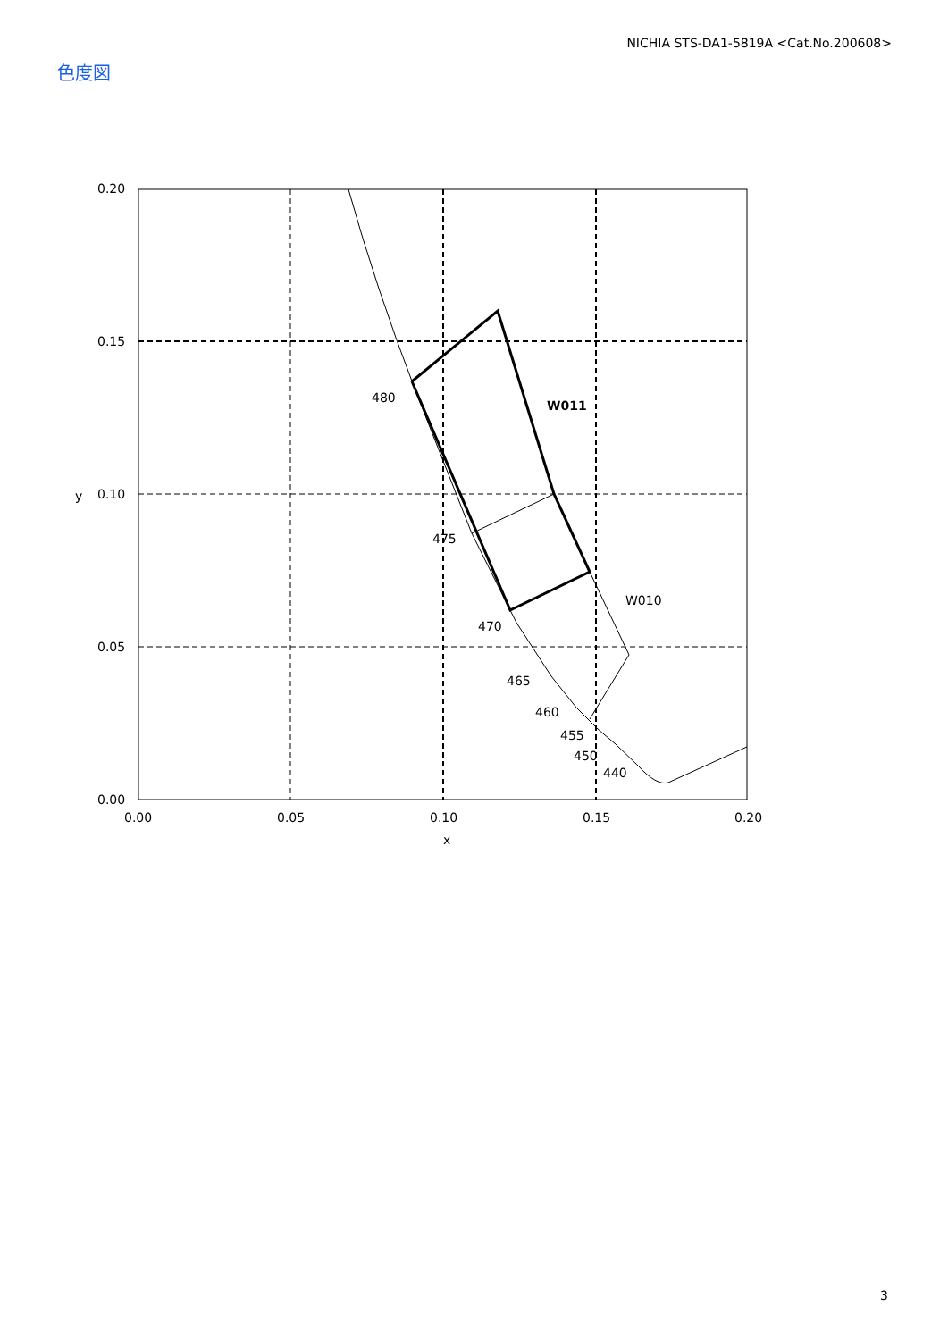NICHIA STS-DA1-5819A <Cat.No.200608>
色度図
0.20
0.15
0.10
0.05
0.00
0.00
0.05
0.10
0.15
0.20
x
y
480
475
470
465
460
455
450
440
W011
W010
3